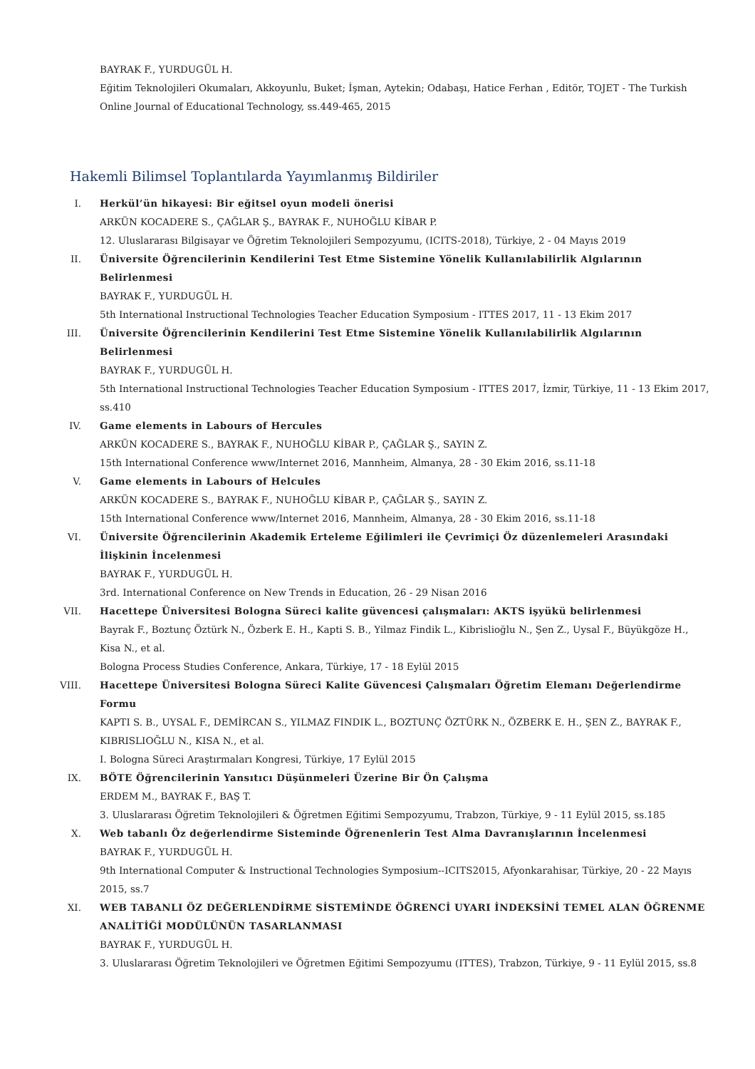BAYRAK F., YURDUGÜL H.
Eğitim Teknolojileri Okumaları, Akkoyunlu, Buket; İşman, Aytekin; Odabaşı, Hatice Ferhan , Editör, TOJET - The Turkish Online Journal of Educational Technology, ss.449-465, 2015
Hakemli Bilimsel Toplantılarda Yayımlanmış Bildiriler
I. Herkül’ün hikayesi: Bir eğitsel oyun modeli önerisi
ARKÜN KOCADERE S., ÇAĞLAR Ş., BAYRAK F., NUHOĞLU KİBAR P.
12. Uluslararası Bilgisayar ve Öğretim Teknolojileri Sempozyumu, (ICITS-2018), Türkiye, 2 - 04 Mayıs 2019
II. Üniversite Öğrencilerinin Kendilerini Test Etme Sistemine Yönelik Kullanılabilirlik Algılarının Belirlenmesi
BAYRAK F., YURDUGÜL H.
5th International Instructional Technologies Teacher Education Symposium - ITTES 2017, 11 - 13 Ekim 2017
III. Üniversite Öğrencilerinin Kendilerini Test Etme Sistemine Yönelik Kullanılabilirlik Algılarının Belirlenmesi
BAYRAK F., YURDUGÜL H.
5th International Instructional Technologies Teacher Education Symposium - ITTES 2017, İzmir, Türkiye, 11 - 13 Ekim 2017, ss.410
IV. Game elements in Labours of Hercules
ARKÜN KOCADERE S., BAYRAK F., NUHOĞLU KİBAR P., ÇAĞLAR Ş., SAYIN Z.
15th International Conference www/Internet 2016, Mannheim, Almanya, 28 - 30 Ekim 2016, ss.11-18
V. Game elements in Labours of Helcules
ARKÜN KOCADERE S., BAYRAK F., NUHOĞLU KİBAR P., ÇAĞLAR Ş., SAYIN Z.
15th International Conference www/Internet 2016, Mannheim, Almanya, 28 - 30 Ekim 2016, ss.11-18
VI. Üniversite Öğrencilerinin Akademik Erteleme Eğilimleri ile Çevrimiçi Öz düzenlemeleri Arasındaki İlişkinin İncelenmesi
BAYRAK F., YURDUGÜL H.
3rd. International Conference on New Trends in Education, 26 - 29 Nisan 2016
VII. Hacettepe Üniversitesi Bologna Süreci kalite güvencesi çalışmaları: AKTS işyükü belirlenmesi
Bayrak F., Boztunç Öztürk N., Özberk E. H., Kapti S. B., Yilmaz Findik L., Kibrislioğlu N., Şen Z., Uysal F., Büyükgöze H., Kisa N., et al.
Bologna Process Studies Conference, Ankara, Türkiye, 17 - 18 Eylül 2015
VIII. Hacettepe Üniversitesi Bologna Süreci Kalite Güvencesi Çalışmaları Öğretim Elemanı Değerlendirme Formu
KAPTI S. B., UYSAL F., DEMİRCAN S., YILMAZ FINDIK L., BOZTUNÇ ÖZTÜRK N., ÖZBERK E. H., ŞEN Z., BAYRAK F., KIBRISLIOĞLU N., KISA N., et al.
I. Bologna Süreci Araştırmaları Kongresi, Türkiye, 17 Eylül 2015
IX. BÖTE Öğrencilerinin Yansıtıcı Düşünmeleri Üzerine Bir Ön Çalışma
ERDEM M., BAYRAK F., BAŞ T.
3. Uluslararası Öğretim Teknolojileri & Öğretmen Eğitimi Sempozyumu, Trabzon, Türkiye, 9 - 11 Eylül 2015, ss.185
X. Web tabanlı Öz değerlendirme Sisteminde Öğrenenlerin Test Alma Davranışlarının İncelenmesi
BAYRAK F., YURDUGÜL H.
9th International Computer & Instructional Technologies Symposium--ICITS2015, Afyonkarahisar, Türkiye, 20 - 22 Mayıs 2015, ss.7
XI. WEB TABANLI ÖZ DEĞERLENDİRME SİSTEMİNDE ÖĞRENCİ UYARI İNDEKSİNİ TEMEL ALAN ÖĞRENME ANALİTİĞİ MODÜLÜNÜN TASARLANMASI
BAYRAK F., YURDUGÜL H.
3. Uluslararası Öğretim Teknolojileri ve Öğretmen Eğitimi Sempozyumu (ITTES), Trabzon, Türkiye, 9 - 11 Eylül 2015, ss.8